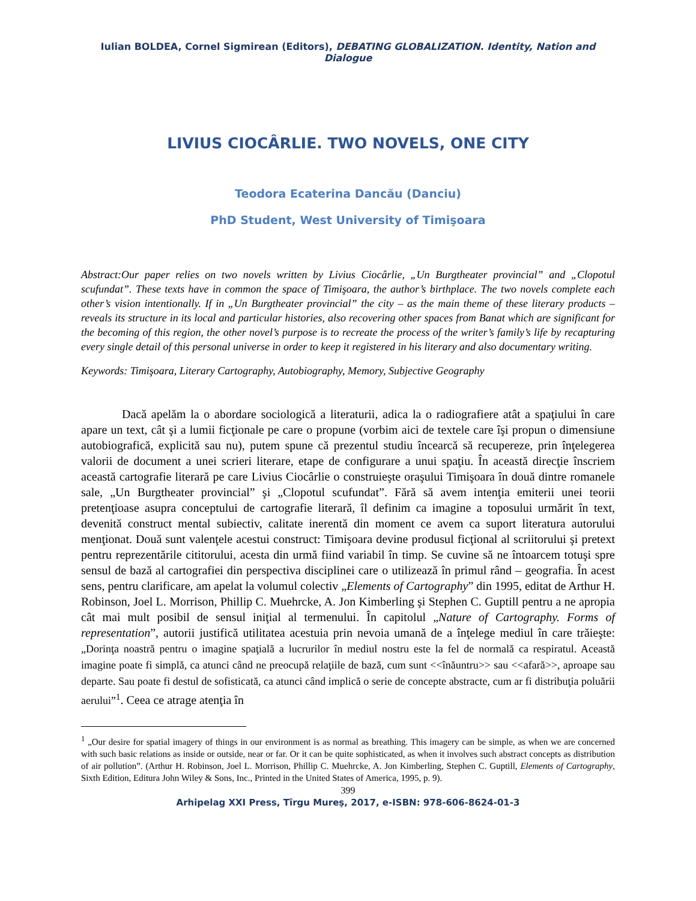Iulian BOLDEA, Cornel Sigmirean (Editors), DEBATING GLOBALIZATION. Identity, Nation and Dialogue
LIVIUS CIOCÂRLIE. TWO NOVELS, ONE CITY
Teodora Ecaterina Dancău (Danciu)
PhD Student, West University of Timişoara
Abstract:Our paper relies on two novels written by Livius Ciocârlie, „Un Burgtheater provincial” and „Clopotul scufundat”. These texts have in common the space of Timişoara, the author’s birthplace. The two novels complete each other’s vision intentionally. If in „Un Burgtheater provincial” the city – as the main theme of these literary products – reveals its structure in its local and particular histories, also recovering other spaces from Banat which are significant for the becoming of this region, the other novel’s purpose is to recreate the process of the writer’s family’s life by recapturing every single detail of this personal universe in order to keep it registered in his literary and also documentary writing.
Keywords: Timişoara, Literary Cartography, Autobiography, Memory, Subjective Geography
Dacă apelăm la o abordare sociologică a literaturii, adica la o radiografiere atât a spaţiului în care apare un text, cât şi a lumii ficţionale pe care o propune (vorbim aici de textele care îşi propun o dimensiune autobiografică, explicită sau nu), putem spune că prezentul studiu încearcă să recupereze, prin înţelegerea valorii de document a unei scrieri literare, etape de configurare a unui spaţiu. În această direcţie înscriem această cartografie literară pe care Livius Ciocârlie o construieşte oraşului Timişoara în două dintre romanele sale, „Un Burgtheater provincial” şi „Clopotul scufundat”. Fără să avem intenţia emiterii unei teorii pretenţioase asupra conceptului de cartografie literară, îl definim ca imagine a toposului urmărit în text, devenită construct mental subiectiv, calitate inerentă din moment ce avem ca suport literatura autorului menţionat. Două sunt valenţele acestui construct: Timişoara devine produsul ficţional al scriitorului şi pretext pentru reprezentările cititorului, acesta din urmă fiind variabil în timp. Se cuvine să ne întoarcem totuşi spre sensul de bază al cartografiei din perspectiva disciplinei care o utilizează în primul rând – geografia. În acest sens, pentru clarificare, am apelat la volumul colectiv „Elements of Cartography” din 1995, editat de Arthur H. Robinson, Joel L. Morrison, Phillip C. Muehrcke, A. Jon Kimberling şi Stephen C. Guptill pentru a ne apropia cât mai mult posibil de sensul iniţial al termenului. În capitolul „Nature of Cartography. Forms of representation”, autorii justifică utilitatea acestuia prin nevoia umană de a înţelege mediul în care trăieşte: „Dorinţa noastră pentru o imagine spaţială a lucrurilor în mediul nostru este la fel de normală ca respiratul. Această imagine poate fi simplă, ca atunci când ne preocupă relaţiile de bază, cum sunt <<înăuntru>> sau <<afară>>, aproape sau departe. Sau poate fi destul de sofisticată, ca atunci când implică o serie de concepte abstracte, cum ar fi distribuţia poluării aerului”<sup>1</sup>. Ceea ce atrage atenţia în
<sup>1</sup> „Our desire for spatial imagery of things in our environment is as normal as breathing. This imagery can be simple, as when we are concerned with such basic relations as inside or outside, near or far. Or it can be quite sophisticated, as when it involves such abstract concepts as distribution of air pollution”. (Arthur H. Robinson, Joel L. Morrison, Phillip C. Muehrcke, A. Jon Kimberling, Stephen C. Guptill, Elements of Cartography, Sixth Edition, Editura John Wiley & Sons, Inc., Printed in the United States of America, 1995, p. 9).
399
Arhipelag XXI Press, Tîrgu Mureş, 2017, e-ISBN: 978-606-8624-01-3